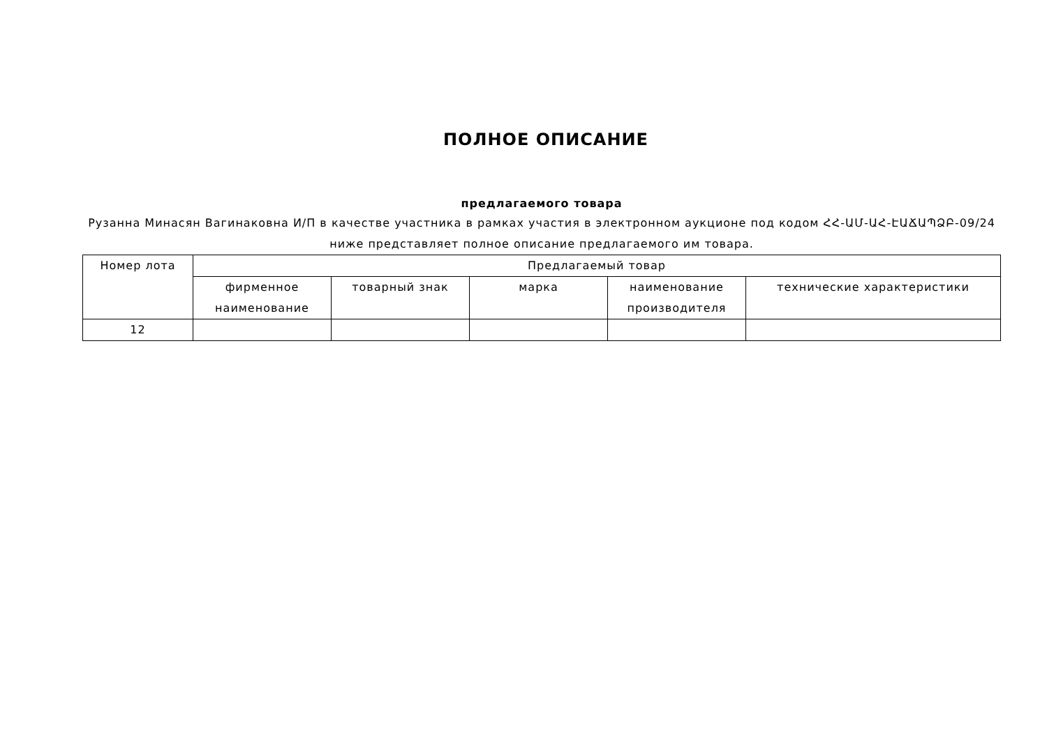ПОЛНОЕ ОПИСАНИЕ
предлагаемого товара
Рузанна Минасян Вагинаковна И/П в качестве участника в рамках участия в электронном аукционе под кодом ՀՀ-ԱՄ-ԱՀ-ԷԱՃԱՊՁԲ-09/24 ниже представляет полное описание предлагаемого им товара.
| Номер лота | Предлагаемый товар | | | | |
| --- | --- | --- | --- | --- | --- |
| | фирменное наименование | товарный знак | марка | наименование производителя | технические характеристики |
| 12 | | | | | |